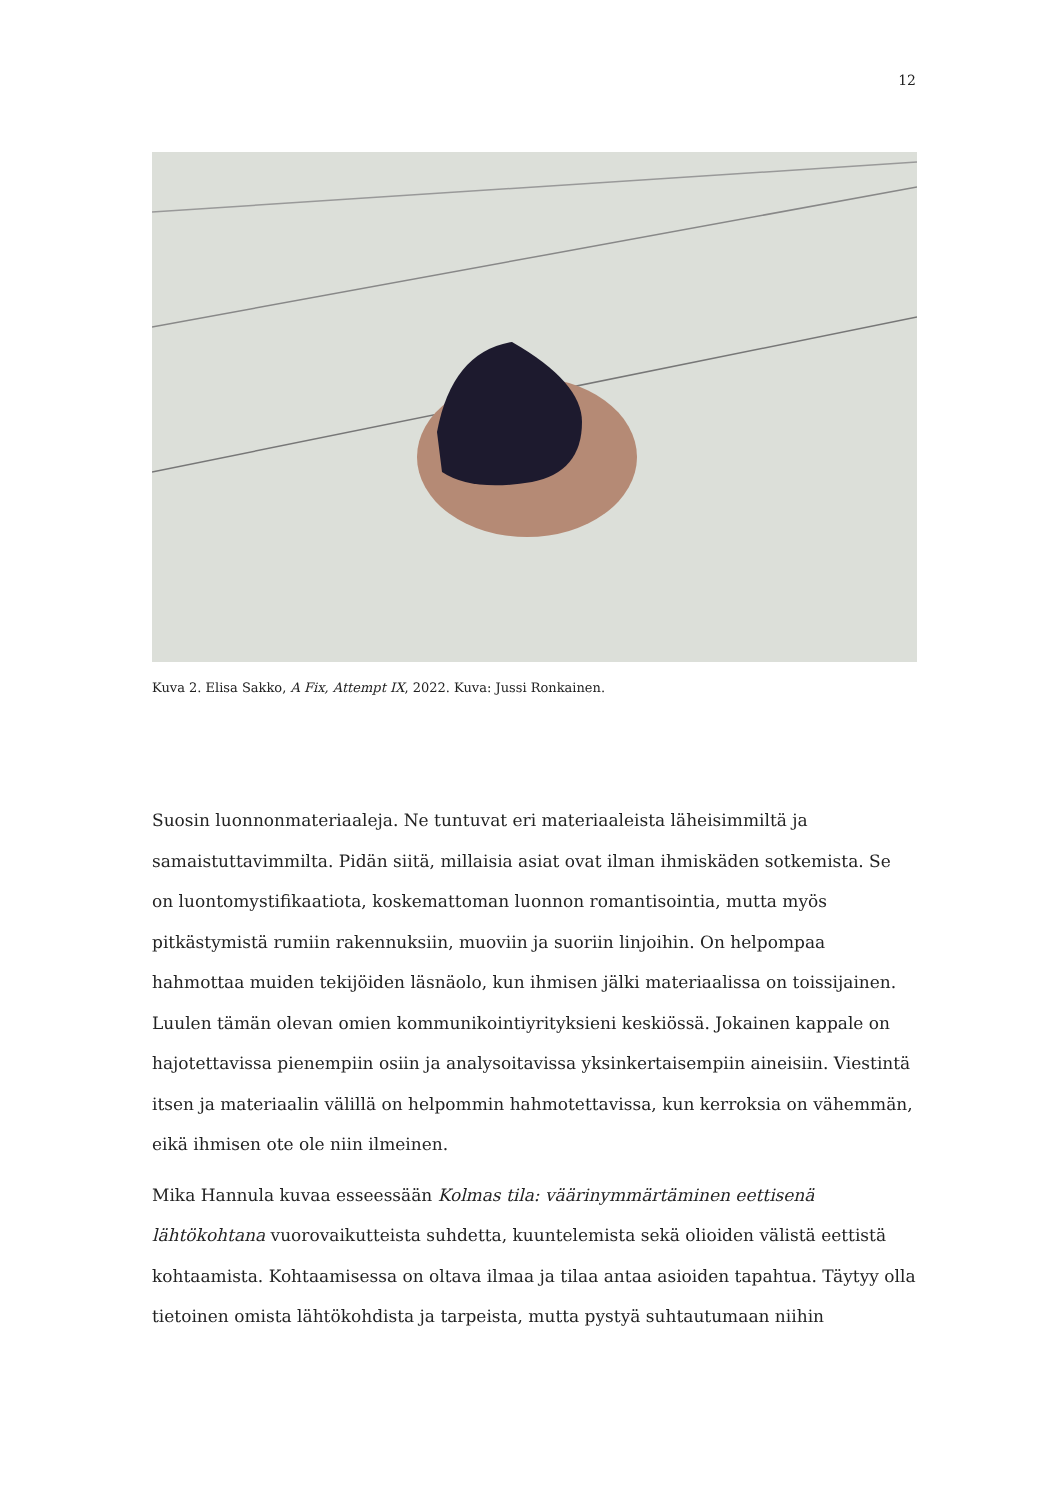12
Kuva 2. Elisa Sakko, A Fix, Attempt IX, 2022. Kuva: Jussi Ronkainen.
Suosin luonnonmateriaaleja. Ne tuntuvat eri materiaaleista läheisimmiltä ja samaistuttavimmilta. Pidän siitä, millaisia asiat ovat ilman ihmiskäden sotkemista. Se on luontomystifikaatiota, koskemattoman luonnon romantisointia, mutta myös pitkästymistä rumiin rakennuksiin, muoviin ja suoriin linjoihin. On helpompaa hahmottaa muiden tekijöiden läsnäolo, kun ihmisen jälki materiaalissa on toissijainen. Luulen tämän olevan omien kommunikointiyrityksieni keskiössä. Jokainen kappale on hajotettavissa pienempiin osiin ja analysoitavissa yksinkertaisempiin aineisiin. Viestintä itsen ja materiaalin välillä on helpommin hahmotettavissa, kun kerroksia on vähemmän, eikä ihmisen ote ole niin ilmeinen.
Mika Hannula kuvaa esseessään Kolmas tila: väärinymmärtäminen eettisenä lähtökohtana vuorovaikutteista suhdetta, kuuntelemista sekä olioiden välistä eettistä kohtaamista. Kohtaamisessa on oltava ilmaa ja tilaa antaa asioiden tapahtua. Täytyy olla tietoinen omista lähtökohdista ja tarpeista, mutta pystyä suhtautumaan niihin